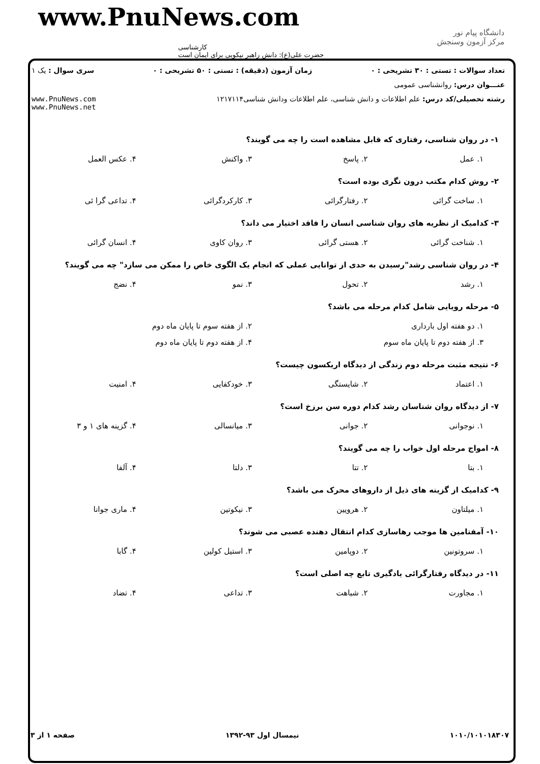www.PnuNews.com
کارشناسی
حضرت علی(ع): دانش راهبر نیکویی برای ایمان است
دانشگاه پیام نور
مرکز آزمون وسنجش
تعداد سوالات : تستی : ۳۰ تشریحی : ۰ زمان آزمون (دقیقه) : تستی : ۵۰ تشریحی : ۰ سری سوال : یک ۱
عنـــوان درس: روانشناسی عمومی
رشته تحصیلی/کد درس: علم اطلاعات و دانش شناسی، علم اطلاعات ودانش شناسی۱۲۱۷۱۱۴ www.PnuNews.com
www.PnuNews.net
۱- در روان شناسی، رفتاری که قابل مشاهده است را چه می گویند؟
۱. عمل ۲. پاسخ ۳. واکنش ۴. عکس العمل
۲- روش کدام مکتب درون نگری بوده است؟
۱. ساخت گرائی ۲. رفتارگرائی ۳. کارکردگرائی ۴. تداعی گرا ئی
۳- کدامیک از نظریه های روان شناسی انسان را فاقد اختیار می داند؟
۱. شناخت گرائی ۲. هستی گرائی ۳. روان کاوی ۴. انسان گرائی
۴- در روان شناسی رشد"رسیدن به حدی از توانایی عملی که انجام یک الگوی خاص را ممکن می سازد" چه می گویند؟
۱. رشد ۲. تحول ۳. نمو ۴. نضج
۵- مرحله رویایی شامل کدام مرحله می باشد؟
۱. دو هفته اول بارداری ۲. از هفته سوم تا پایان ماه دوم
۳. از هفته دوم تا پایان ماه سوم ۴. از هفته دوم تا پایان ماه دوم
۶- نتیجه مثبت مرحله دوم زندگی از دیدگاه اریکسون چیست؟
۱. اعتماد ۲. شایستگی ۳. خودکفایی ۴. امنیت
۷- از دیدگاه روان شناسان رشد کدام دوره سن برزخ است؟
۱. نوجوانی ۲. جوانی ۳. میانسالی ۴. گزینه های ۱ و ۳
۸- امواج مرحله اول خواب را چه می گویند؟
۱. بتا ۲. تتا ۳. دلتا ۴. آلفا
۹- کدامیک از گزینه های ذیل از داروهای محرک می باشد؟
۱. میلتاون ۲. هرویین ۳. نیکوتین ۴. ماری جوانا
۱۰- آمفتامین ها موجب رهاسازی کدام انتقال دهنده عصبی می شوند؟
۱. سروتونین ۲. دوپامین ۳. استیل کولین ۴. گابا
۱۱- در دیدگاه رفتارگرائی یادگیری تابع چه اصلی است؟
۱. مجاورت ۲. شباهت ۳. تداعی ۴. تضاد
۱۰۱۰/۱۰۱۰۱۸۳۰۷ نیمسال اول ۹۳-۱۳۹۲ صفحه ۱ از ۳